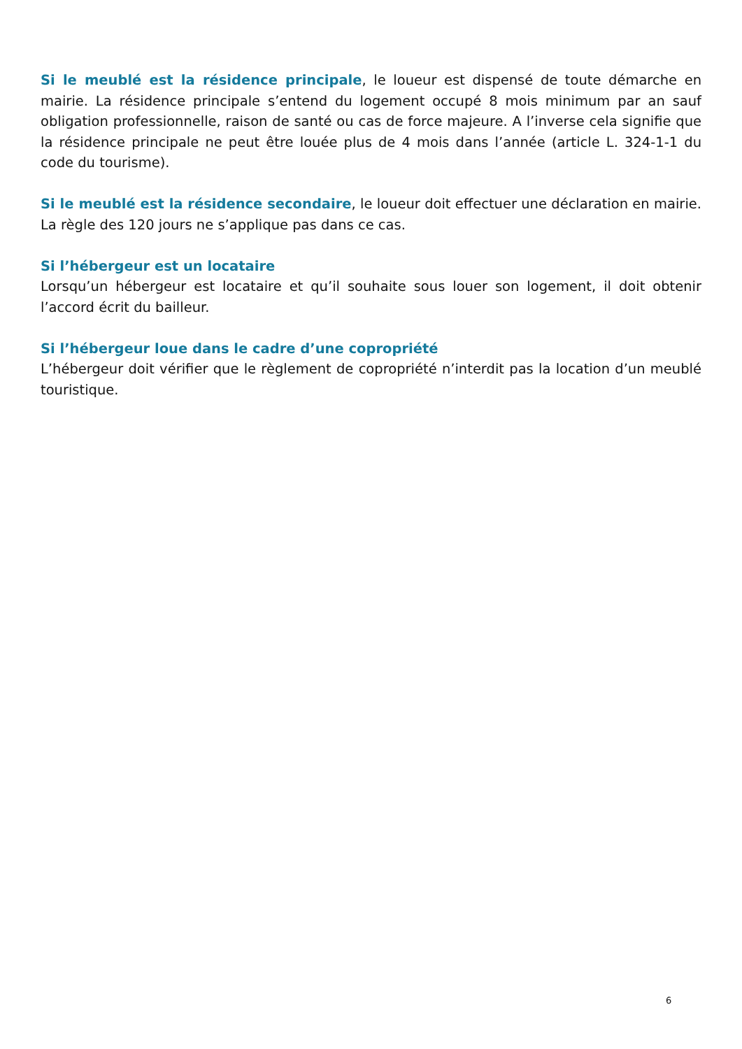Si le meublé est la résidence principale, le loueur est dispensé de toute démarche en mairie. La résidence principale s’entend du logement occupé 8 mois minimum par an sauf obligation professionnelle, raison de santé ou cas de force majeure. A l’inverse cela signifie que la résidence principale ne peut être louée plus de 4 mois dans l’année (article L. 324-1-1 du code du tourisme).
Si le meublé est la résidence secondaire, le loueur doit effectuer une déclaration en mairie. La règle des 120 jours ne s’applique pas dans ce cas.
Si l’hébergeur est un locataire
Lorsqu’un hébergeur est locataire et qu’il souhaite sous louer son logement, il doit obtenir l’accord écrit du bailleur.
Si l’hébergeur loue dans le cadre d’une copropriété
L’hébergeur doit vérifier que le règlement de copropriété n’interdit pas la location d’un meublé touristique.
6